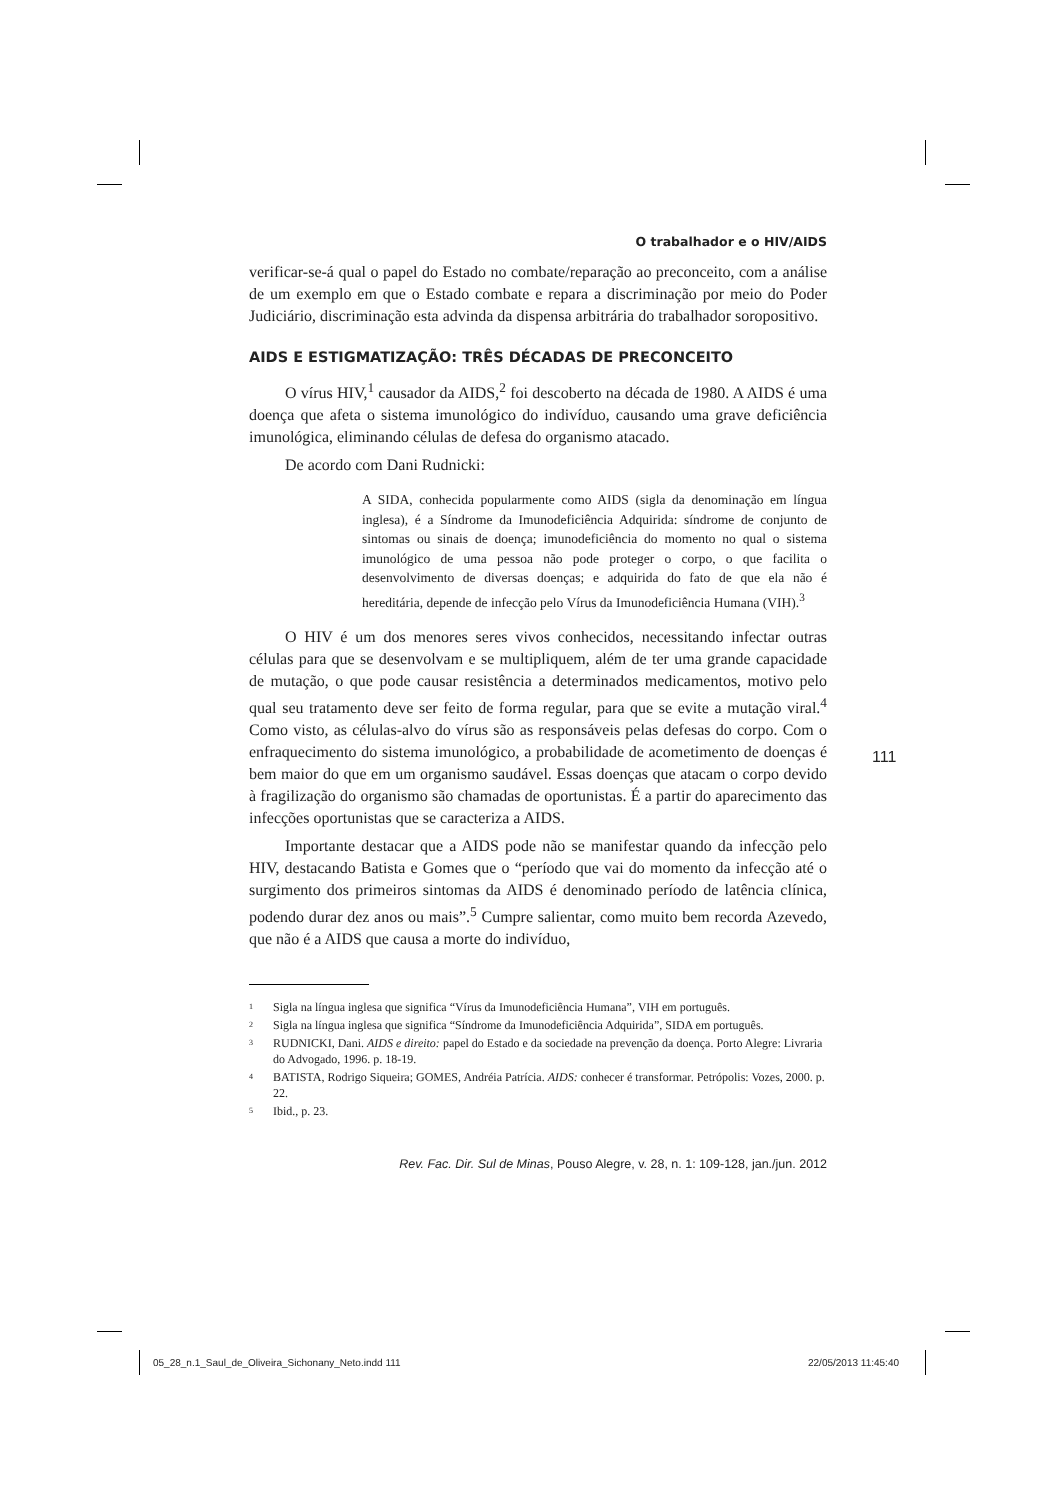O trabalhador e o HIV/AIDS
verificar-se-á qual o papel do Estado no combate/reparação ao preconceito, com a análise de um exemplo em que o Estado combate e repara a discriminação por meio do Poder Judiciário, discriminação esta advinda da dispensa arbitrária do trabalhador soropositivo.
AIDS E ESTIGMATIZAÇÃO: TRÊS DÉCADAS DE PRECONCEITO
O vírus HIV,<sup>1</sup> causador da AIDS,<sup>2</sup> foi descoberto na década de 1980. A AIDS é uma doença que afeta o sistema imunológico do indivíduo, causando uma grave deficiência imunológica, eliminando células de defesa do organismo atacado.
De acordo com Dani Rudnicki:
A SIDA, conhecida popularmente como AIDS (sigla da denominação em língua inglesa), é a Síndrome da Imunodeficiência Adquirida: síndrome de conjunto de sintomas ou sinais de doença; imunodeficiência do momento no qual o sistema imunológico de uma pessoa não pode proteger o corpo, o que facilita o desenvolvimento de diversas doenças; e adquirida do fato de que ela não é hereditária, depende de infecção pelo Vírus da Imunodeficiência Humana (VIH).<sup>3</sup>
O HIV é um dos menores seres vivos conhecidos, necessitando infectar outras células para que se desenvolvam e se multipliquem, além de ter uma grande capacidade de mutação, o que pode causar resistência a determinados medicamentos, motivo pelo qual seu tratamento deve ser feito de forma regular, para que se evite a mutação viral.<sup>4</sup> Como visto, as células-alvo do vírus são as responsáveis pelas defesas do corpo. Com o enfraquecimento do sistema imunológico, a probabilidade de acometimento de doenças é bem maior do que em um organismo saudável. Essas doenças que atacam o corpo devido à fragilização do organismo são chamadas de oportunistas. É a partir do aparecimento das infecções oportunistas que se caracteriza a AIDS.
Importante destacar que a AIDS pode não se manifestar quando da infecção pelo HIV, destacando Batista e Gomes que o “período que vai do momento da infecção até o surgimento dos primeiros sintomas da AIDS é denominado período de latência clínica, podendo durar dez anos ou mais”.<sup>5</sup> Cumpre salientar, como muito bem recorda Azevedo, que não é a AIDS que causa a morte do indivíduo,
<sup>1</sup> Sigla na língua inglesa que significa “Vírus da Imunodeficiência Humana”, VIH em português.
<sup>2</sup> Sigla na língua inglesa que significa “Síndrome da Imunodeficiência Adquirida”, SIDA em português.
<sup>3</sup> RUDNICKI, Dani. AIDS e direito: papel do Estado e da sociedade na prevenção da doença. Porto Alegre: Livraria do Advogado, 1996. p. 18-19.
<sup>4</sup> BATISTA, Rodrigo Siqueira; GOMES, Andréia Patrícia. AIDS: conhecer é transformar. Petrópolis: Vozes, 2000. p. 22.
<sup>5</sup> Ibid., p. 23.
Rev. Fac. Dir. Sul de Minas, Pouso Alegre, v. 28, n. 1: 109-128, jan./jun. 2012
111
05_28_n.1_Saul_de_Oliveira_Sichonany_Neto.indd 111
22/05/2013 11:45:40